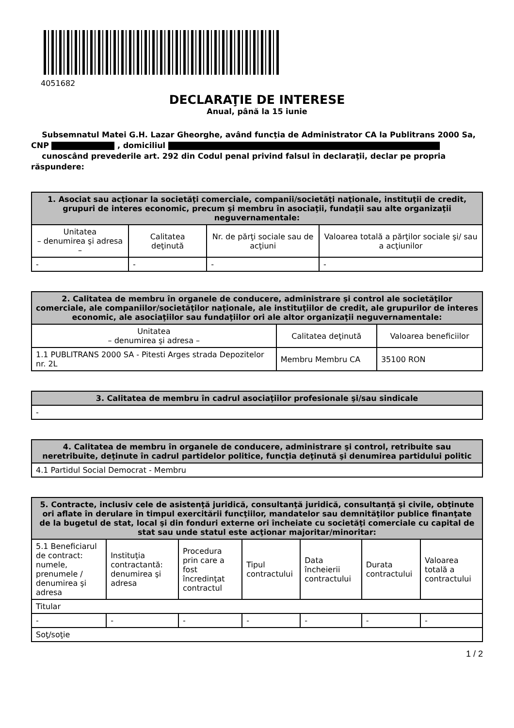4051682
DECLARAŢIE DE INTERESE
Anual, până la 15 iunie
Subsemnatul Matei G.H. Lazar Gheorghe, având funcţia de Administrator CA la Publitrans 2000 Sa, CNP , domiciliul
cunoscând prevederile art. 292 din Codul penal privind falsul în declaraţii, declar pe propria răspundere:
| 1. Asociat sau acţionar la societăţi comerciale, companii/societăţi naţionale, instituţii de credit, grupuri de interes economic, precum şi membru în asociaţii, fundaţii sau alte organizaţii neguvernamentale: | | | |
| --- | --- | --- | --- |
| Unitatea – denumirea şi adresa – | Calitatea deţinută | Nr. de părţi sociale sau de acţiuni | Valoarea totală a părţilor sociale şi/ sau a acţiunilor |
| - | - | - | - |
| 2. Calitatea de membru în organele de conducere, administrare şi control ale societăţilor comerciale, ale companiilor/societăţilor naţionale, ale instituţiilor de credit, ale grupurilor de interes economic, ale asociaţiilor sau fundaţiilor ori ale altor organizaţii neguvernamentale: | | |
| --- | --- | --- |
| Unitatea – denumirea şi adresa – | Calitatea deţinută | Valoarea beneficiilor |
| 1.1 PUBLITRANS 2000 SA - Pitesti Arges strada Depozitelor nr. 2L | Membru Membru CA | 35100 RON |
| 3. Calitatea de membru în cadrul asociaţiilor profesionale şi/sau sindicale |
| --- |
| - |
| 4. Calitatea de membru în organele de conducere, administrare şi control, retribuite sau neretribuite, deţinute în cadrul partidelor politice, funcţia deţinută şi denumirea partidului politic |
| --- |
| 4.1 Partidul Social Democrat - Membru |
| 5. Contracte, inclusiv cele de asistenţă juridică, consultanţă juridică, consultanţă şi civile, obţinute ori aflate în derulare în timpul exercitării funcţiilor, mandatelor sau demnităţilor publice finanţate de la bugetul de stat, local şi din fonduri externe ori încheiate cu societăţi comerciale cu capital de stat sau unde statul este acţionar majoritar/minoritar: | | | | | | |
| --- | --- | --- | --- | --- | --- | --- |
| 5.1 Beneficiarul de contract: numele, prenumele / denumirea şi adresa | Instituţia contractantă: denumirea şi adresa | Procedura prin care a fost încredinţat contractul | Tipul contractului | Data încheierii contractului | Durata contractului | Valoarea totală a contractului |
| Titular | | | | | | |
| - | - | - | - | - | - | - |
| Soţ/soţie | | | | | | |
1 / 2